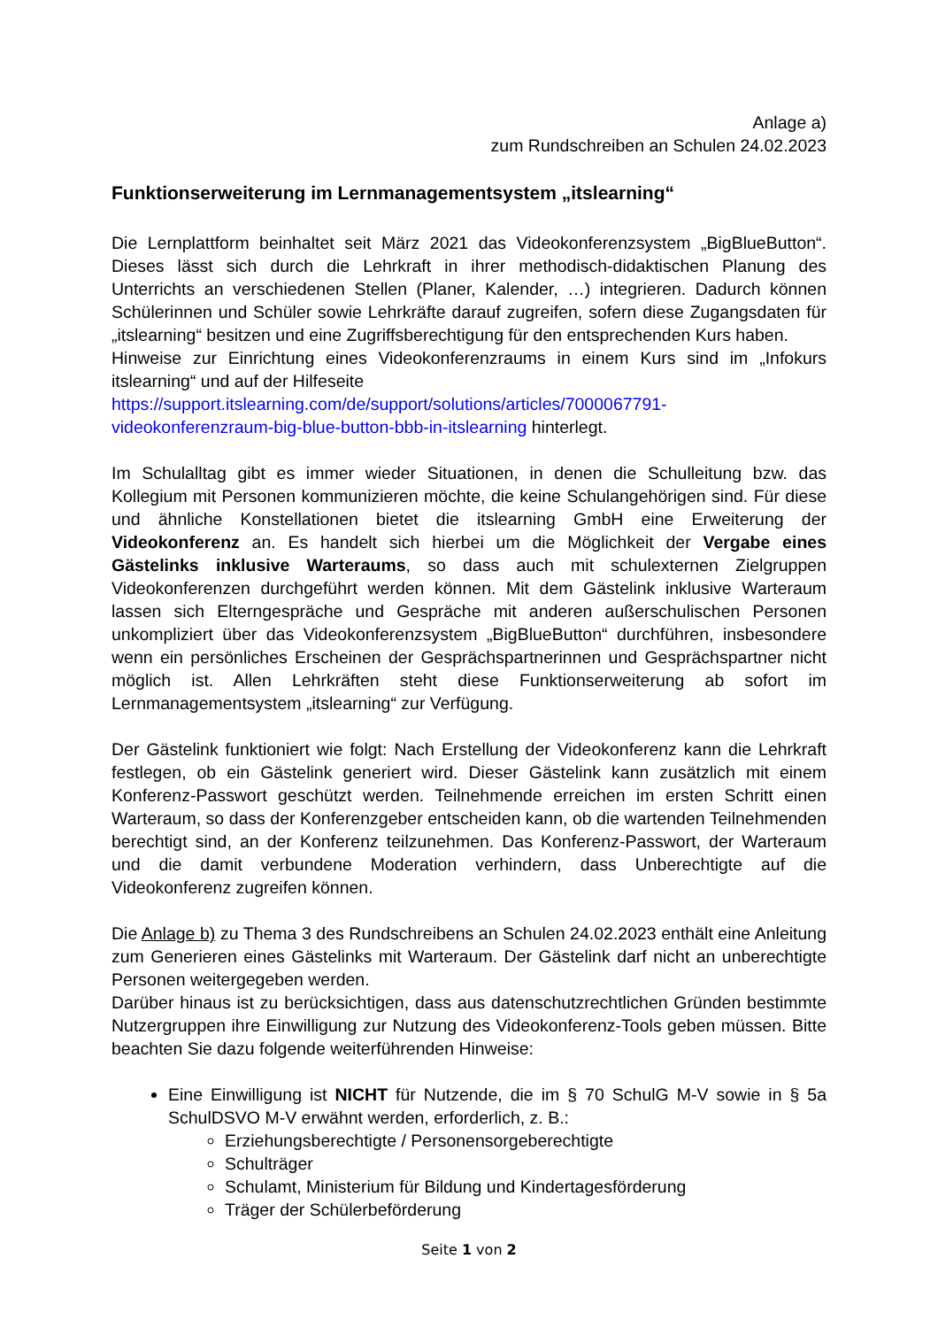Anlage a)
zum Rundschreiben an Schulen 24.02.2023
Funktionserweiterung im Lernmanagementsystem „itslearning“
Die Lernplattform beinhaltet seit März 2021 das Videokonferenzsystem „BigBlueButton“. Dieses lässt sich durch die Lehrkraft in ihrer methodisch-didaktischen Planung des Unterrichts an verschiedenen Stellen (Planer, Kalender, …) integrieren. Dadurch können Schülerinnen und Schüler sowie Lehrkräfte darauf zugreifen, sofern diese Zugangsdaten für „itslearning“ besitzen und eine Zugriffsberechtigung für den entsprechenden Kurs haben.
Hinweise zur Einrichtung eines Videokonferenzraums in einem Kurs sind im „Infokurs itslearning“ und auf der Hilfeseite
https://support.itslearning.com/de/support/solutions/articles/7000067791-videokonferenzraum-big-blue-button-bbb-in-itslearning hinterlegt.
Im Schulalltag gibt es immer wieder Situationen, in denen die Schulleitung bzw. das Kollegium mit Personen kommunizieren möchte, die keine Schulangehörigen sind. Für diese und ähnliche Konstellationen bietet die itslearning GmbH eine Erweiterung der Videokonferenz an. Es handelt sich hierbei um die Möglichkeit der Vergabe eines Gästelinks inklusive Warteraums, so dass auch mit schulexternen Zielgruppen Videokonferenzen durchgeführt werden können. Mit dem Gästelink inklusive Warteraum lassen sich Elterngespräche und Gespräche mit anderen außerschulischen Personen unkompliziert über das Videokonferenzsystem „BigBlueButton“ durchführen, insbesondere wenn ein persönliches Erscheinen der Gesprächspartnerinnen und Gesprächspartner nicht möglich ist. Allen Lehrkräften steht diese Funktionserweiterung ab sofort im Lernmanagementsystem „itslearning“ zur Verfügung.
Der Gästelink funktioniert wie folgt: Nach Erstellung der Videokonferenz kann die Lehrkraft festlegen, ob ein Gästelink generiert wird. Dieser Gästelink kann zusätzlich mit einem Konferenz-Passwort geschützt werden. Teilnehmende erreichen im ersten Schritt einen Warteraum, so dass der Konferenzgeber entscheiden kann, ob die wartenden Teilnehmenden berechtigt sind, an der Konferenz teilzunehmen. Das Konferenz-Passwort, der Warteraum und die damit verbundene Moderation verhindern, dass Unberechtigte auf die Videokonferenz zugreifen können.
Die Anlage b) zu Thema 3 des Rundschreibens an Schulen 24.02.2023 enthält eine Anleitung zum Generieren eines Gästelinks mit Warteraum. Der Gästelink darf nicht an unberechtigte Personen weitergegeben werden.
Darüber hinaus ist zu berücksichtigen, dass aus datenschutzrechtlichen Gründen bestimmte Nutzergruppen ihre Einwilligung zur Nutzung des Videokonferenz-Tools geben müssen. Bitte beachten Sie dazu folgende weiterführenden Hinweise:
Eine Einwilligung ist NICHT für Nutzende, die im § 70 SchulG M-V sowie in § 5a SchulDSVO M-V erwähnt werden, erforderlich, z. B.:
Erziehungsberechtigte / Personensorgeberechtigte
Schulträger
Schulamt, Ministerium für Bildung und Kindertagesförderung
Träger der Schülerbeförderung
Seite 1 von 2